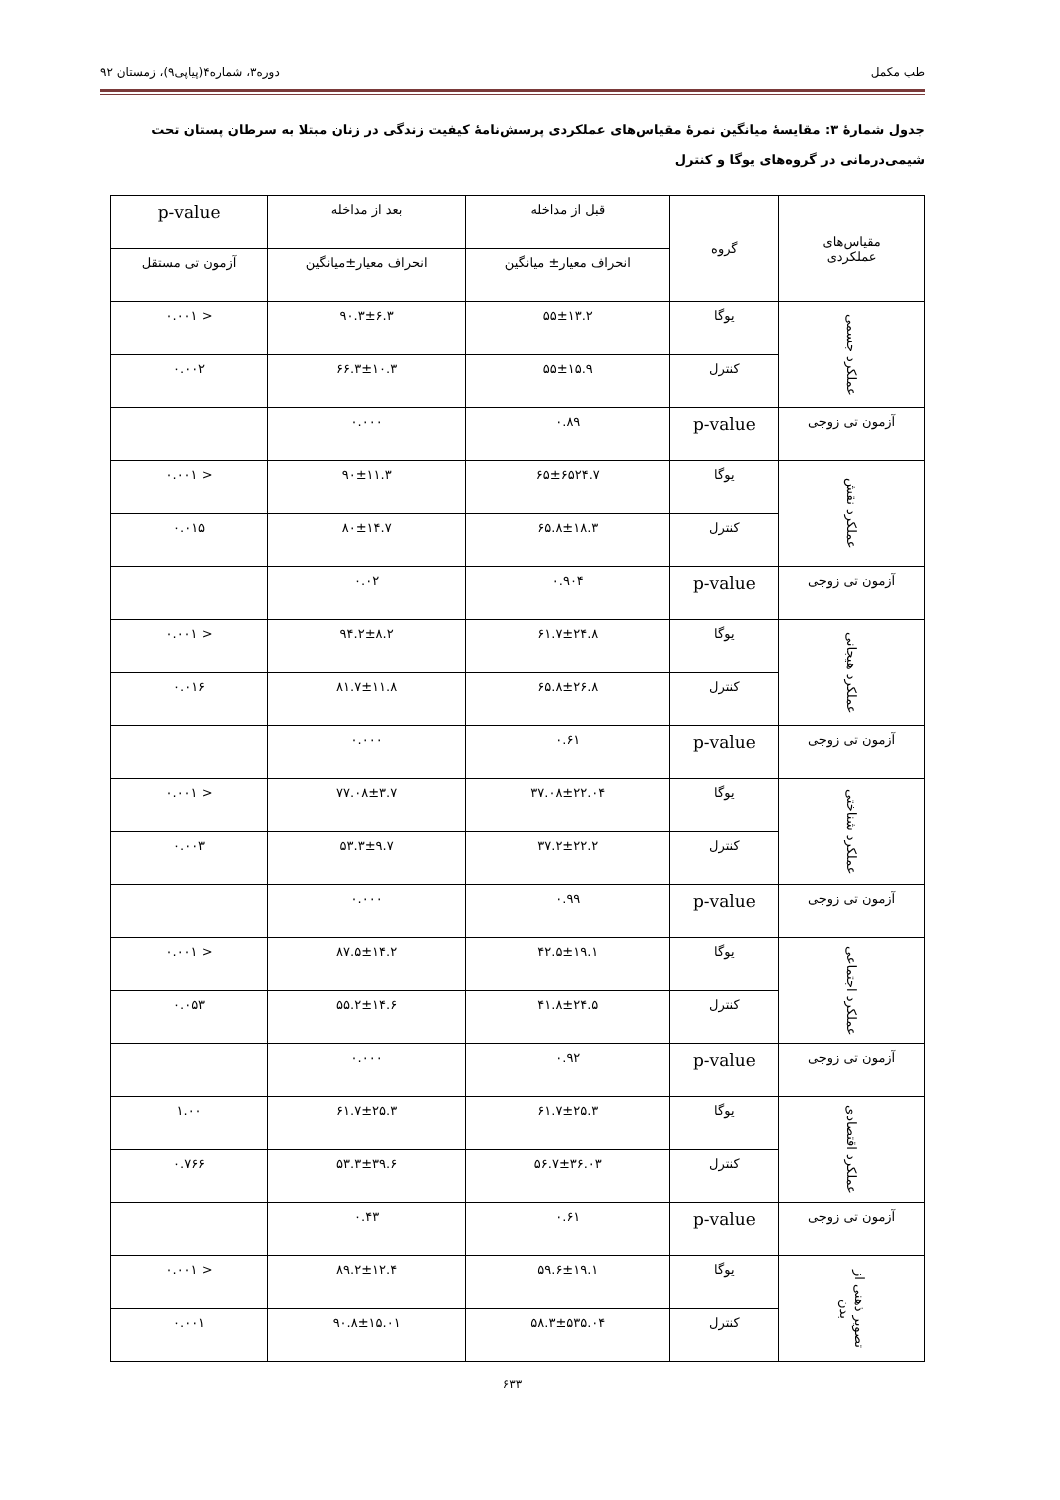طب مکمل دوره۳، شماره۴(پیاپی۹)، زمستان ۹۲
جدول شمارهٔ ۳: مقایسهٔ میانگین نمرهٔ مقیاس‌های عملکردی پرسش‌نامهٔ کیفیت زندگی در زنان مبتلا به سرطان پستان تحت شیمی‌درمانی در گروه‌های یوگا و کنترل
| مقیاس‌های عملکردی | گروه | قبل از مداخله | بعد از مداخله | p-value |
| --- | --- | --- | --- | --- |
| | | انحراف معیار± میانگین | انحراف معیار±میانگین | آزمون تی مستقل |
| عملکرد جسمی | یوگا | ۵۵±۱۳.۲ | ۹۰.۳±۶.۳ | < ۰.۰۰۱ |
| | کنترل | ۵۵±۱۵.۹ | ۶۶.۳±۱۰.۳ | ۰.۰۰۲ |
| آزمون تی زوجی | p-value | ۰.۸۹ | ۰.۰۰۰ | |
| عملکرد نقش | یوگا | ۶۵±۶۵۲۴.۷ | ۹۰±۱۱.۳ | < ۰.۰۰۱ |
| | کنترل | ۶۵.۸±۱۸.۳ | ۸۰±۱۴.۷ | ۰.۰۱۵ |
| آزمون تی زوجی | p-value | ۰.۹۰۴ | ۰.۰۲ | |
| عملکرد هیجانی | یوگا | ۶۱.۷±۲۴.۸ | ۹۴.۲±۸.۲ | < ۰.۰۰۱ |
| | کنترل | ۶۵.۸±۲۶.۸ | ۸۱.۷±۱۱.۸ | ۰.۰۱۶ |
| آزمون تی زوجی | p-value | ۰.۶۱ | ۰.۰۰۰ | |
| عملکرد شناختی | یوگا | ۳۷.۰۸±۲۲.۰۴ | ۷۷.۰۸±۳.۷ | < ۰.۰۰۱ |
| | کنترل | ۳۷.۲±۲۲.۲ | ۵۳.۳±۹.۷ | ۰.۰۰۳ |
| آزمون تی زوجی | p-value | ۰.۹۹ | ۰.۰۰۰ | |
| عملکرد اجتماعی | یوگا | ۴۲.۵±۱۹.۱ | ۸۷.۵±۱۴.۲ | < ۰.۰۰۱ |
| | کنترل | ۴۱.۸±۲۴.۵ | ۵۵.۲±۱۴.۶ | ۰.۰۵۳ |
| آزمون تی زوجی | p-value | ۰.۹۲ | ۰.۰۰۰ | |
| عملکرد اقتصادی | یوگا | ۶۱.۷±۲۵.۳ | ۶۱.۷±۲۵.۳ | ۱.۰۰ |
| | کنترل | ۵۶.۷±۳۶.۰۳ | ۵۳.۳±۳۹.۶ | ۰.۷۶۶ |
| آزمون تی زوجی | p-value | ۰.۶۱ | ۰.۴۳ | |
| تصویر ذهنی از بدن | یوگا | ۵۹.۶±۱۹.۱ | ۸۹.۲±۱۲.۴ | < ۰.۰۰۱ |
| | کنترل | ۵۸.۳±۵۳۵.۰۴ | ۹۰.۸±۱۵.۰۱ | ۰.۰۰۱ |
۶۳۳